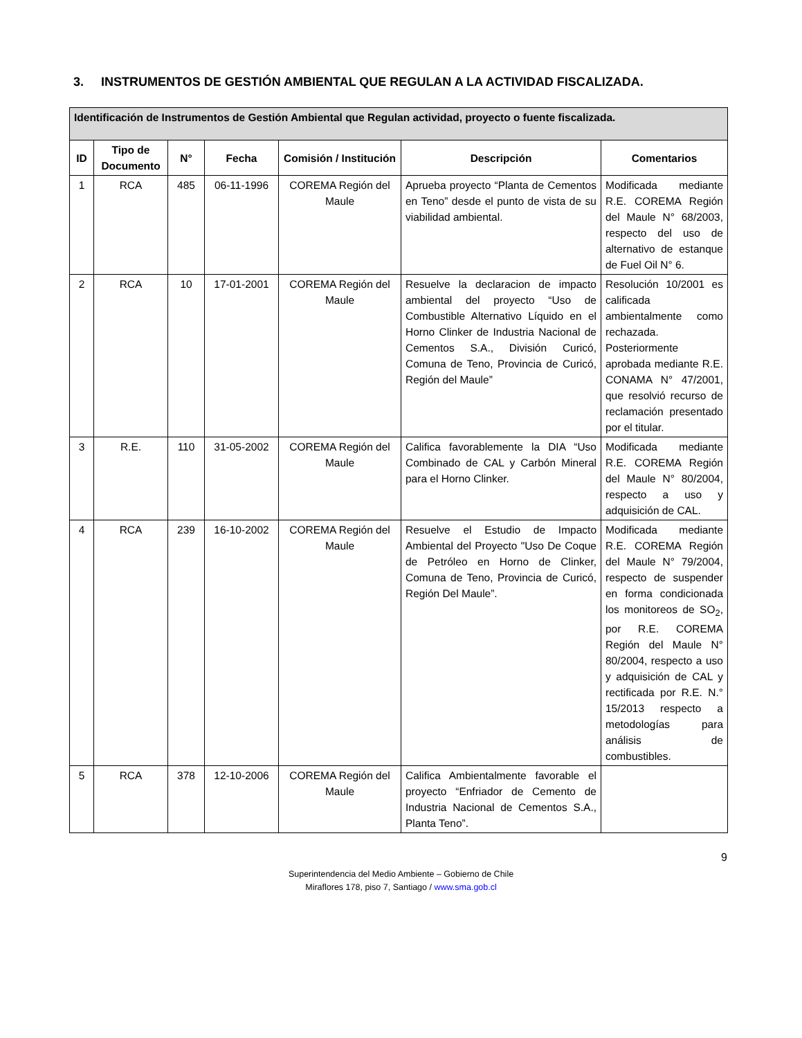3. INSTRUMENTOS DE GESTIÓN AMBIENTAL QUE REGULAN A LA ACTIVIDAD FISCALIZADA.
| Identificación de Instrumentos de Gestión Ambiental que Regulan actividad, proyecto o fuente fiscalizada. | | | | | | |
| --- | --- | --- | --- | --- | --- | --- |
| ID | Tipo de Documento | N° | Fecha | Comisión / Institución | Descripción | Comentarios |
| 1 | RCA | 485 | 06-11-1996 | COREMA Región del Maule | Aprueba proyecto “Planta de Cementos en Teno” desde el punto de vista de su viabilidad ambiental. | Modificada mediante R.E. COREMA Región del Maule N° 68/2003, respecto del uso de alternativo de estanque de Fuel Oil N° 6. |
| 2 | RCA | 10 | 17-01-2001 | COREMA Región del Maule | Resuelve la declaracion de impacto ambiental del proyecto “Uso de Combustible Alternativo Líquido en el Horno Clinker de Industria Nacional de Cementos S.A., División Curicó, Comuna de Teno, Provincia de Curicó, Región del Maule” | Resolución 10/2001 es calificada ambientalmente como rechazada. Posteriormente aprobada mediante R.E. CONAMA N° 47/2001, que resolvió recurso de reclamación presentado por el titular. |
| 3 | R.E. | 110 | 31-05-2002 | COREMA Región del Maule | Califica favorablemente la DIA “Uso Combinado de CAL y Carbón Mineral para el Horno Clinker. | Modificada mediante R.E. COREMA Región del Maule N° 80/2004, respecto a uso y adquisición de CAL. |
| 4 | RCA | 239 | 16-10-2002 | COREMA Región del Maule | Resuelve el Estudio de Impacto Ambiental del Proyecto "Uso De Coque de Petróleo en Horno de Clinker, Comuna de Teno, Provincia de Curicó, Región Del Maule”. | Modificada mediante R.E. COREMA Región del Maule N° 79/2004, respecto de suspender en forma condicionada los monitoreos de SO<sub>2</sub>, por R.E. COREMA Región del Maule N° 80/2004, respecto a uso y adquisición de CAL y rectificada por R.E. N.° 15/2013 respecto a metodologías para análisis de combustibles. |
| 5 | RCA | 378 | 12-10-2006 | COREMA Región del Maule | Califica Ambientalmente favorable el proyecto “Enfriador de Cemento de Industria Nacional de Cementos S.A., Planta Teno”. | |
9
Superintendencia del Medio Ambiente – Gobierno de Chile
Miraflores 178, piso 7, Santiago / www.sma.gob.cl